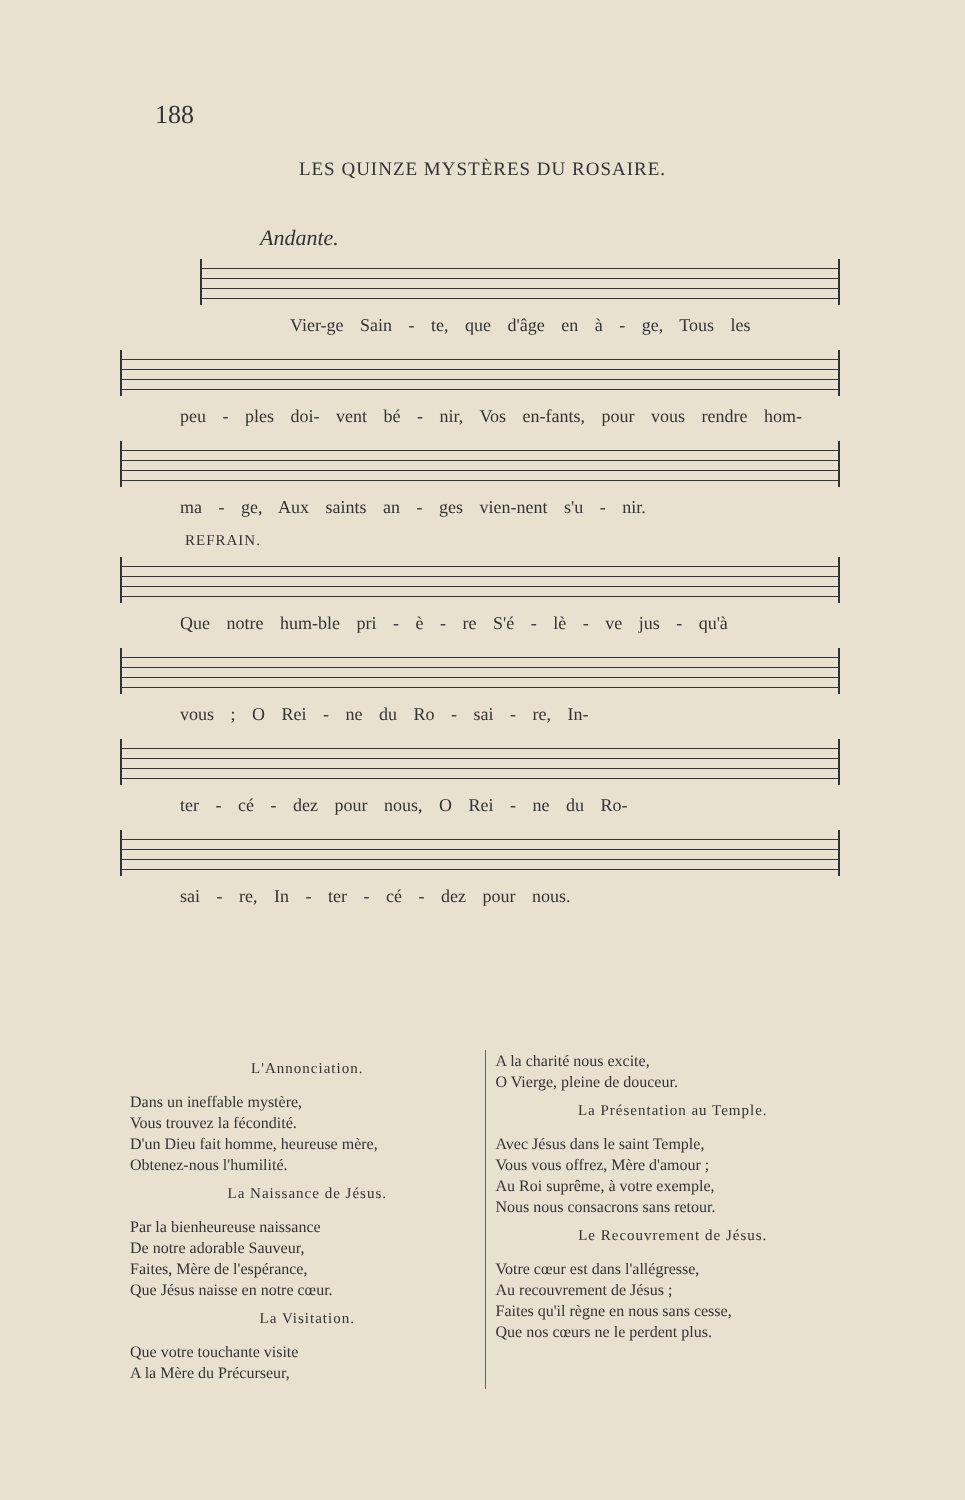188
LES QUINZE MYSTÈRES DU ROSAIRE.
Andante.
Vier-ge Sain - te, que d'âge en à - ge, Tous les
peu - ples doi- vent bé - nir, Vos en-fants, pour vous rendre hom-
ma - ge, Aux saints an - ges vien-nent s'u - nir.
REFRAIN.
Que notre hum-ble pri - è - re S'é - lè - ve jus - qu'à
vous ; O Rei - ne du Ro - sai - re, In-
ter - cé - dez pour nous, O Rei - ne du Ro-
sai - re, In - ter - cé - dez pour nous.
L'Annonciation.
Dans un ineffable mystère,
Vous trouvez la fécondité.
D'un Dieu fait homme, heureuse mère,
Obtenez-nous l'humilité.
La Naissance de Jésus.
Par la bienheureuse naissance
De notre adorable Sauveur,
Faites, Mère de l'espérance,
Que Jésus naisse en notre cœur.
La Visitation.
Que votre touchante visite
A la Mère du Précurseur,
A la charité nous excite,
O Vierge, pleine de douceur.
La Présentation au Temple.
Avec Jésus dans le saint Temple,
Vous vous offrez, Mère d'amour ;
Au Roi suprême, à votre exemple,
Nous nous consacrons sans retour.
Le Recouvrement de Jésus.
Votre cœur est dans l'allégresse,
Au recouvrement de Jésus ;
Faites qu'il règne en nous sans cesse,
Que nos cœurs ne le perdent plus.